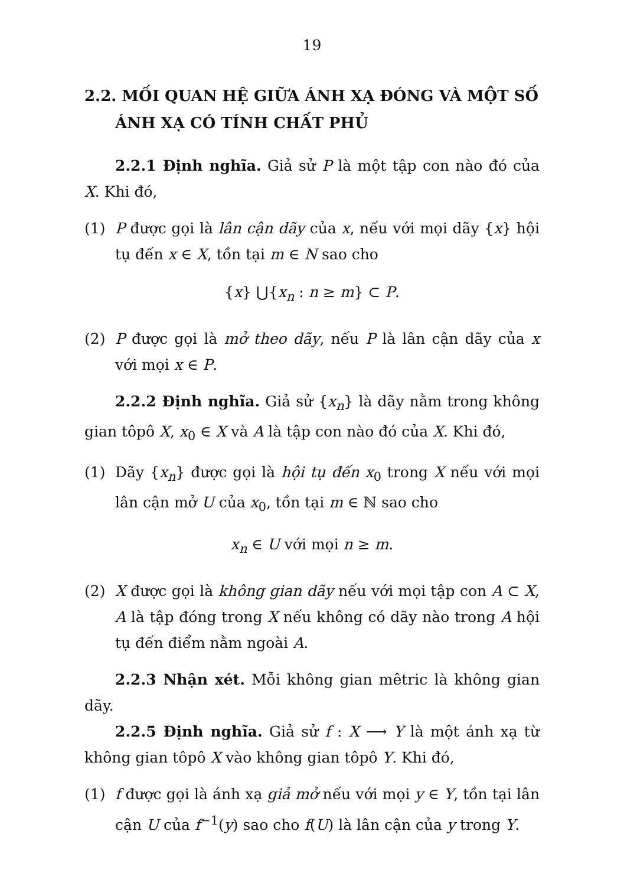19
2.2. MỐI QUAN HỆ GIỮA ÁNH XẠ ĐÓNG VÀ MỘT SỐ ÁNH XẠ CÓ TÍNH CHẤT PHỦ
2.2.1 Định nghĩa. Giả sử P là một tập con nào đó của X. Khi đó,
(1) P được gọi là lân cận dãy của x, nếu với mọi dãy {x} hội tụ đến x ∈ X, tồn tại m ∈ N sao cho
{x} ⋃{x<sub>n</sub> : n ≥ m} ⊂ P.
(2) P được gọi là mở theo dãy, nếu P là lân cận dãy của x với mọi x ∈ P.
2.2.2 Định nghĩa. Giả sử {x<sub>n</sub>} là dãy nằm trong không gian tôpô X, x<sub>0</sub> ∈ X và A là tập con nào đó của X. Khi đó,
(1) Dãy {x<sub>n</sub>} được gọi là hội tụ đến x<sub>0</sub> trong X nếu với mọi lân cận mở U của x<sub>0</sub>, tồn tại m ∈ ℕ sao cho
x<sub>n</sub> ∈ U với mọi n ≥ m.
(2) X được gọi là không gian dãy nếu với mọi tập con A ⊂ X, A là tập đóng trong X nếu không có dãy nào trong A hội tụ đến điểm nằm ngoài A.
2.2.3 Nhận xét. Mỗi không gian mêtric là không gian dãy.
2.2.5 Định nghĩa. Giả sử f : X ⟶ Y là một ánh xạ từ không gian tôpô X vào không gian tôpô Y. Khi đó,
(1) f được gọi là ánh xạ giả mở nếu với mọi y ∈ Y, tồn tại lân cận U của f<sup>−1</sup>(y) sao cho f(U) là lân cận của y trong Y.